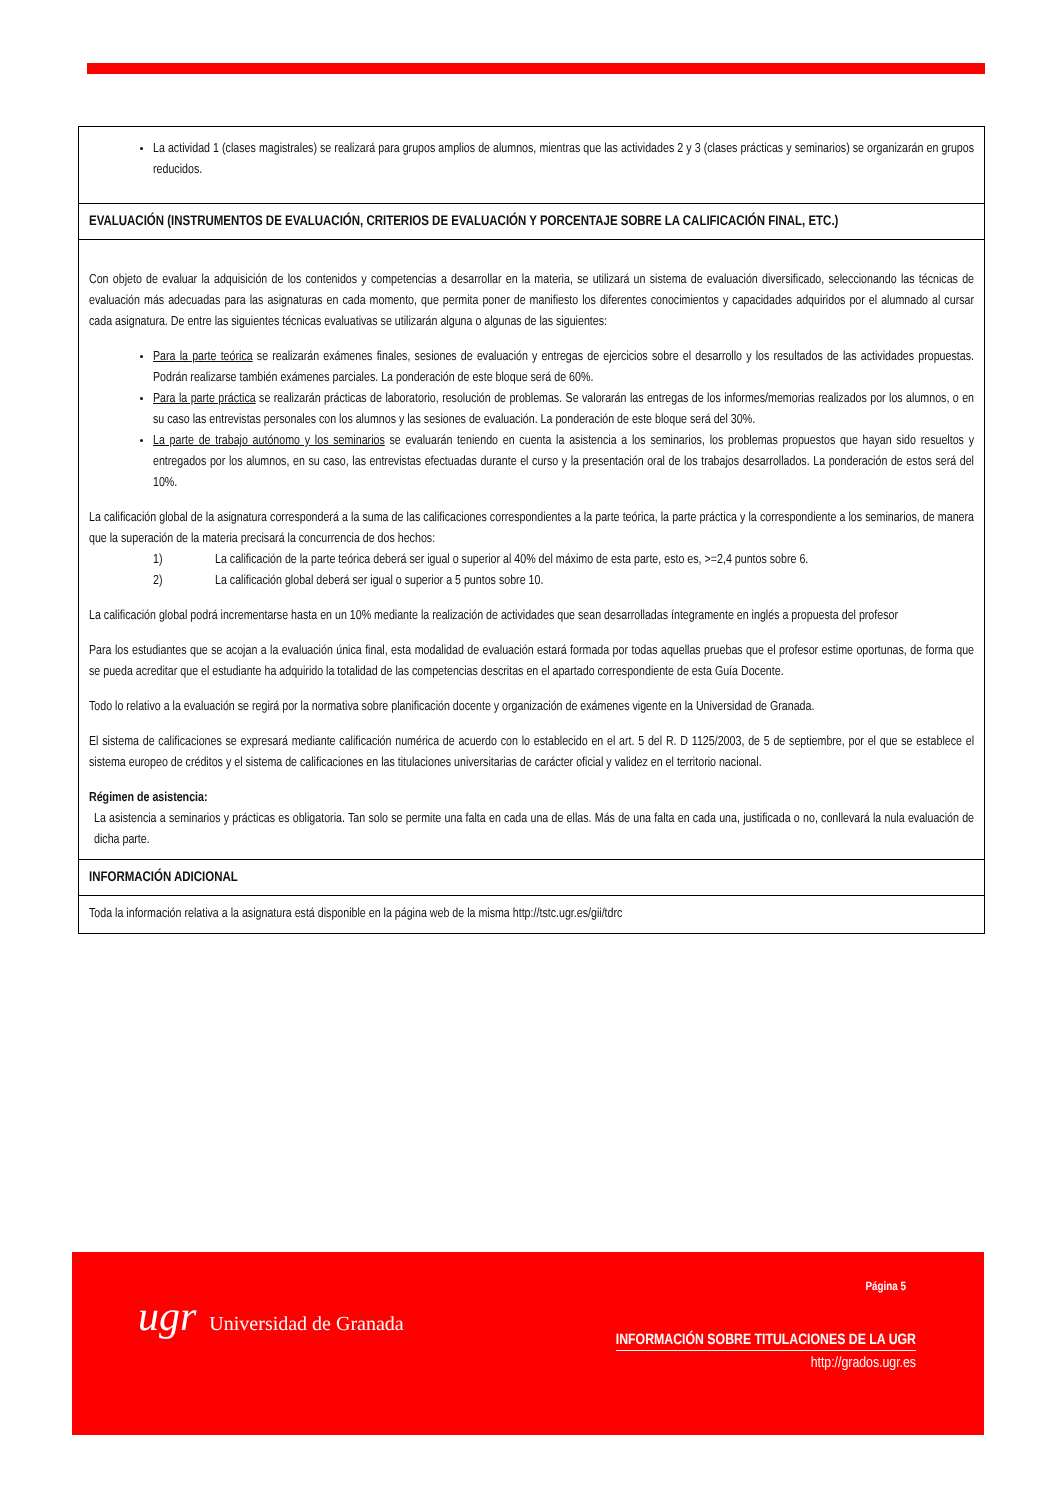| La actividad 1 (clases magistrales) se realizará para grupos amplios de alumnos, mientras que las actividades 2 y 3 (clases prácticas y seminarios) se organizarán en grupos reducidos. |
| EVALUACIÓN (INSTRUMENTOS DE EVALUACIÓN, CRITERIOS DE EVALUACIÓN Y PORCENTAJE SOBRE LA CALIFICACIÓN FINAL, ETC.) |
| Con objeto de evaluar la adquisición de los contenidos y competencias a desarrollar en la materia, se utilizará un sistema de evaluación diversificado, seleccionando las técnicas de evaluación más adecuadas para las asignaturas en cada momento, que permita poner de manifiesto los diferentes conocimientos y capacidades adquiridos por el alumnado al cursar cada asignatura. De entre las siguientes técnicas evaluativas se utilizarán alguna o algunas de las siguientes: Para la parte teórica se realizarán exámenes finales, sesiones de evaluación y entregas de ejercicios sobre el desarrollo y los resultados de las actividades propuestas. Podrán realizarse también exámenes parciales. La ponderación de este bloque será de 60%. Para la parte práctica se realizarán prácticas de laboratorio, resolución de problemas. Se valorarán las entregas de los informes/memorias realizados por los alumnos, o en su caso las entrevistas personales con los alumnos y las sesiones de evaluación. La ponderación de este bloque será del 30%. La parte de trabajo autónomo y los seminarios se evaluarán teniendo en cuenta la asistencia a los seminarios, los problemas propuestos que hayan sido resueltos y entregados por los alumnos, en su caso, las entrevistas efectuadas durante el curso y la presentación oral de los trabajos desarrollados. La ponderación de estos será del 10%. La calificación global de la asignatura corresponderá a la suma de las calificaciones correspondientes a la parte teórica, la parte práctica y la correspondiente a los seminarios, de manera que la superación de la materia precisará la concurrencia de dos hechos: 1) La calificación de la parte teórica deberá ser igual o superior al 40% del máximo de esta parte, esto es, >=2,4 puntos sobre 6. 2) La calificación global deberá ser igual o superior a 5 puntos sobre 10. La calificación global podrá incrementarse hasta en un 10% mediante la realización de actividades que sean desarrolladas íntegramente en inglés a propuesta del profesor Para los estudiantes que se acojan a la evaluación única final, esta modalidad de evaluación estará formada por todas aquellas pruebas que el profesor estime oportunas, de forma que se pueda acreditar que el estudiante ha adquirido la totalidad de las competencias descritas en el apartado correspondiente de esta Guía Docente. Todo lo relativo a la evaluación se regirá por la normativa sobre planificación docente y organización de exámenes vigente en la Universidad de Granada. El sistema de calificaciones se expresará mediante calificación numérica de acuerdo con lo establecido en el art. 5 del R. D 1125/2003, de 5 de septiembre, por el que se establece el sistema europeo de créditos y el sistema de calificaciones en las titulaciones universitarias de carácter oficial y validez en el territorio nacional. Régimen de asistencia: La asistencia a seminarios y prácticas es obligatoria. Tan solo se permite una falta en cada una de ellas. Más de una falta en cada una, justificada o no, conllevará la nula evaluación de dicha parte. |
| INFORMACIÓN ADICIONAL |
| Toda la información relativa a la asignatura está disponible en la página web de la misma http://tstc.ugr.es/gii/tdrc |
ugr Universidad de Granada
Página 5
INFORMACIÓN SOBRE TITULACIONES DE LA UGR
http://grados.ugr.es